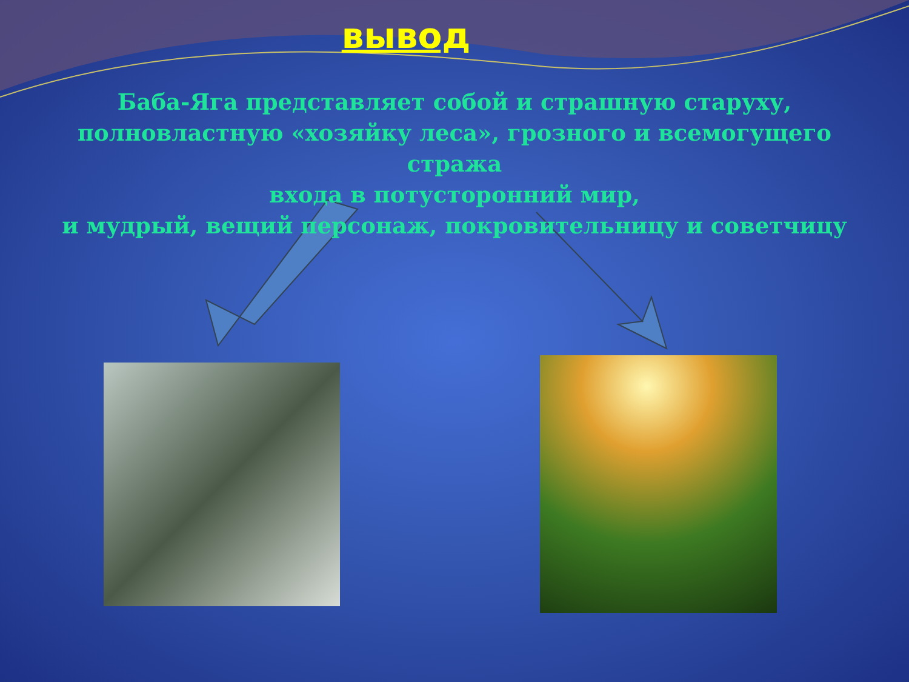вывод
Баба-Яга представляет собой и страшную старуху,
полновластную «хозяйку леса», грозного и всемогущего стража
входа в потусторонний мир,
и мудрый, вещий персонаж, покровительницу и советчицу